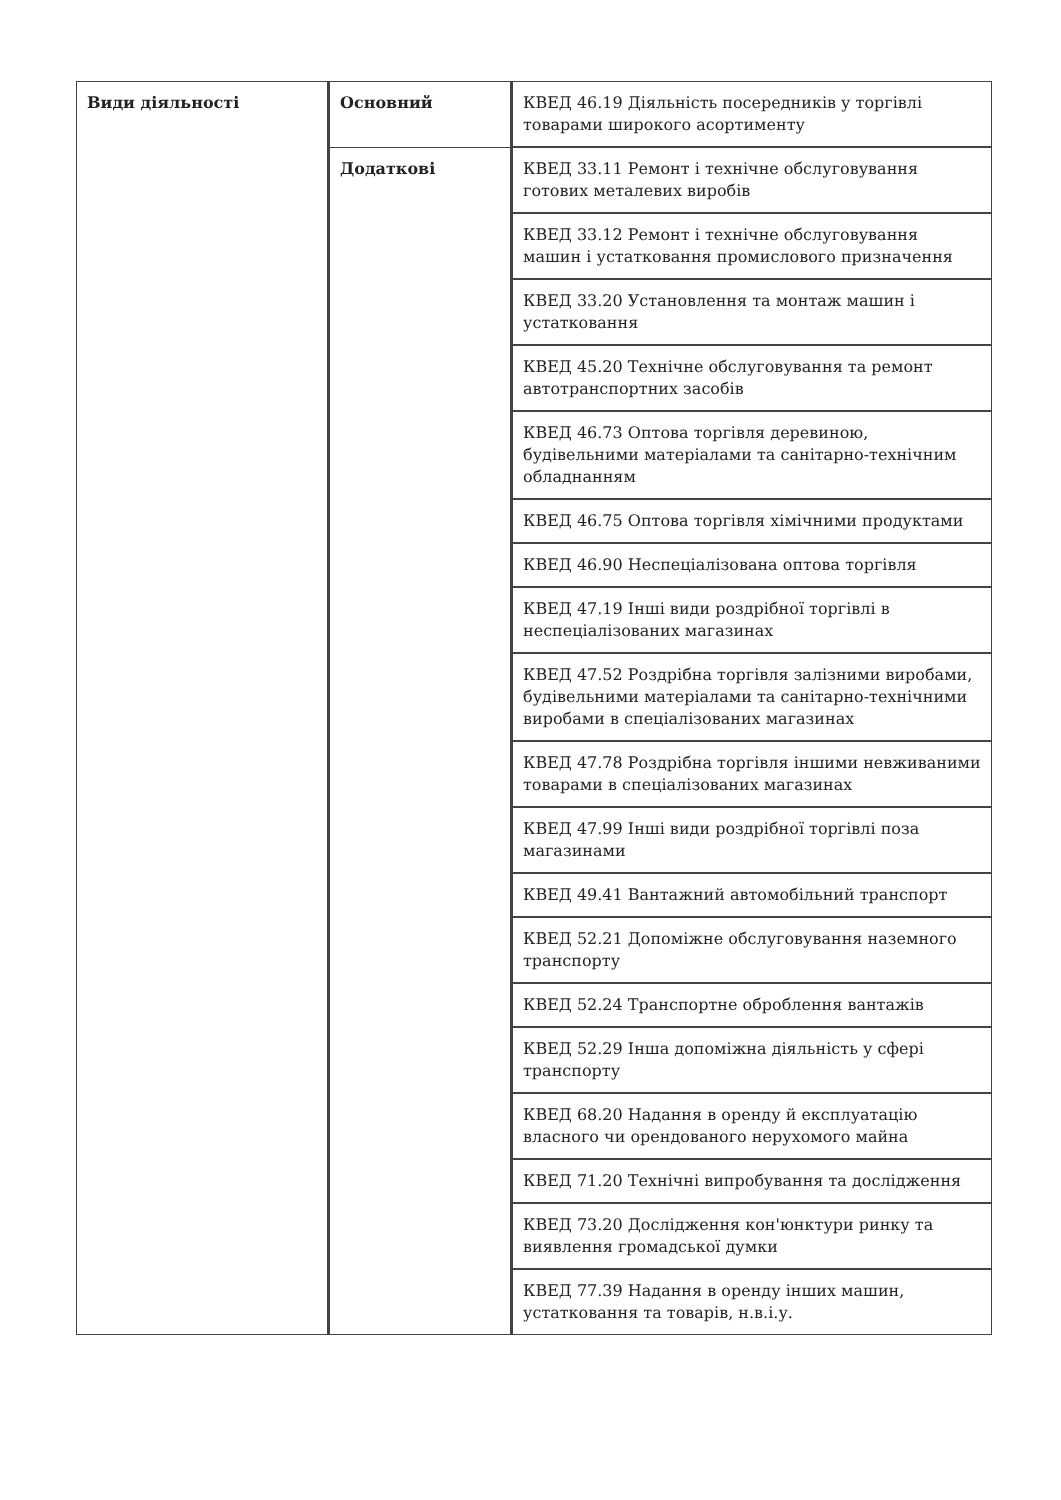| Види діяльності | Основний | КВЕД 46.19 Діяльність посередників у торгівлі товарами широкого асортименту |
| | Додаткові | КВЕД 33.11 Ремонт і технічне обслуговування готових металевих виробів |
| | | КВЕД 33.12 Ремонт і технічне обслуговування машин і устатковання промислового призначення |
| | | КВЕД 33.20 Установлення та монтаж машин і устатковання |
| | | КВЕД 45.20 Технічне обслуговування та ремонт автотранспортних засобів |
| | | КВЕД 46.73 Оптова торгівля деревиною, будівельними матеріалами та санітарно-технічним обладнанням |
| | | КВЕД 46.75 Оптова торгівля хімічними продуктами |
| | | КВЕД 46.90 Неспеціалізована оптова торгівля |
| | | КВЕД 47.19 Інші види роздрібної торгівлі в неспеціалізованих магазинах |
| | | КВЕД 47.52 Роздрібна торгівля залізними виробами, будівельними матеріалами та санітарно-технічними виробами в спеціалізованих магазинах |
| | | КВЕД 47.78 Роздрібна торгівля іншими невживаними товарами в спеціалізованих магазинах |
| | | КВЕД 47.99 Інші види роздрібної торгівлі поза магазинами |
| | | КВЕД 49.41 Вантажний автомобільний транспорт |
| | | КВЕД 52.21 Допоміжне обслуговування наземного транспорту |
| | | КВЕД 52.24 Транспортне оброблення вантажів |
| | | КВЕД 52.29 Інша допоміжна діяльність у сфері транспорту |
| | | КВЕД 68.20 Надання в оренду й експлуатацію власного чи орендованого нерухомого майна |
| | | КВЕД 71.20 Технічні випробування та дослідження |
| | | КВЕД 73.20 Дослідження кон'юнктури ринку та виявлення громадської думки |
| | | КВЕД 77.39 Надання в оренду інших машин, устатковання та товарів, н.в.і.у. |